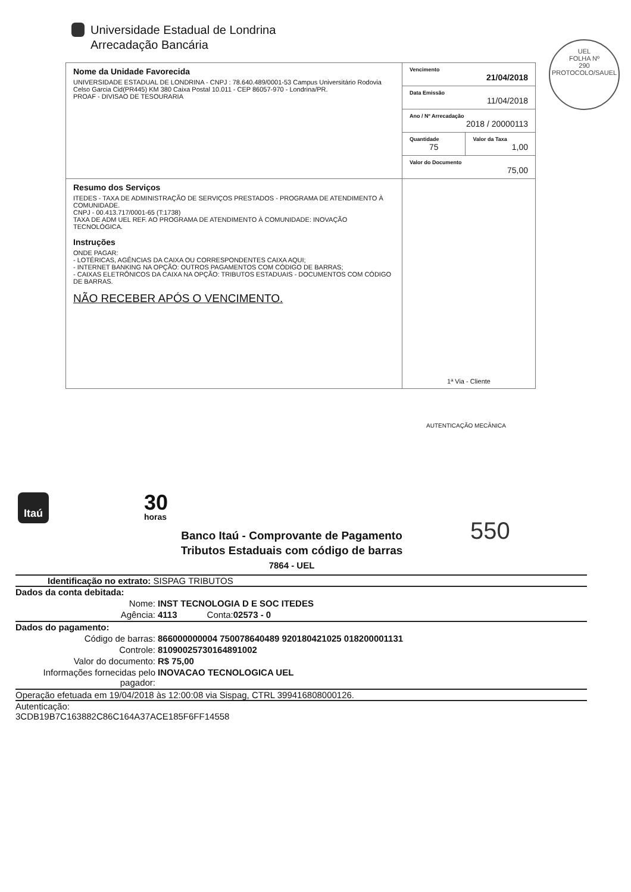Universidade Estadual de Londrina
Arrecadação Bancária
UEL
FOLHA Nº
290
PROTOCOLO/SAUEL
| Nome da Unidade Favorecida UNIVERSIDADE ESTADUAL DE LONDRINA - CNPJ : 78.640.489/0001-53 Campus Universitário Rodovia Celso Garcia Cid(PR445) KM 380 Caixa Postal 10.011 - CEP 86057-970 - Londrina/PR. PROAF - DIVISAO DE TESOURARIA | Vencimento 21/04/2018 | |
| | Data Emissão 11/04/2018 | |
| | Ano / Nº Arrecadação 2018 / 20000113 | |
| | Quantidade 75 | Valor da Taxa 1,00 |
| | Valor do Documento 75,00 | |
| Resumo dos Serviços ITEDES - TAXA DE ADMINISTRAÇÃO DE SERVIÇOS PRESTADOS - PROGRAMA DE ATENDIMENTO À COMUNIDADE. CNPJ - 00.413.717/0001-65 (T:1738) TAXA DE ADM UEL REF. AO PROGRAMA DE ATENDIMENTO À COMUNIDADE: INOVAÇÃO TECNOLÓGICA. Instruções ONDE PAGAR: - LOTÉRICAS, AGÊNCIAS DA CAIXA OU CORRESPONDENTES CAIXA AQUI; - INTERNET BANKING NA OPÇÃO: OUTROS PAGAMENTOS COM CÓDIGO DE BARRAS; - CAIXAS ELETRÔNICOS DA CAIXA NA OPÇÃO: TRIBUTOS ESTADUAIS - DOCUMENTOS COM CÓDIGO DE BARRAS. NÃO RECEBER APÓS O VENCIMENTO. | 1ª Via - Cliente | |
AUTENTICAÇÃO MECÂNICA
Itaú 30
horas
Banco Itaú - Comprovante de Pagamento
Tributos Estaduais com código de barras
7864 - UEL
550
Identificação no extrato: SISPAG TRIBUTOS
Dados da conta debitada:
Nome: INST TECNOLOGIA D E SOC ITEDES
Agência: 4113 Conta: 02573 - 0
Dados do pagamento:
Código de barras: 866000000004 750078640489 920180421025 018200001131
Controle: 81090025730164891002
Valor do documento: R$ 75,00
Informações fornecidas pelo pagador: INOVACAO TECNOLOGICA UEL
Operação efetuada em 19/04/2018 às 12:00:08 via Sispag, CTRL 399416808000126.
Autenticação:
3CDB19B7C163882C86C164A37ACE185F6FF14558